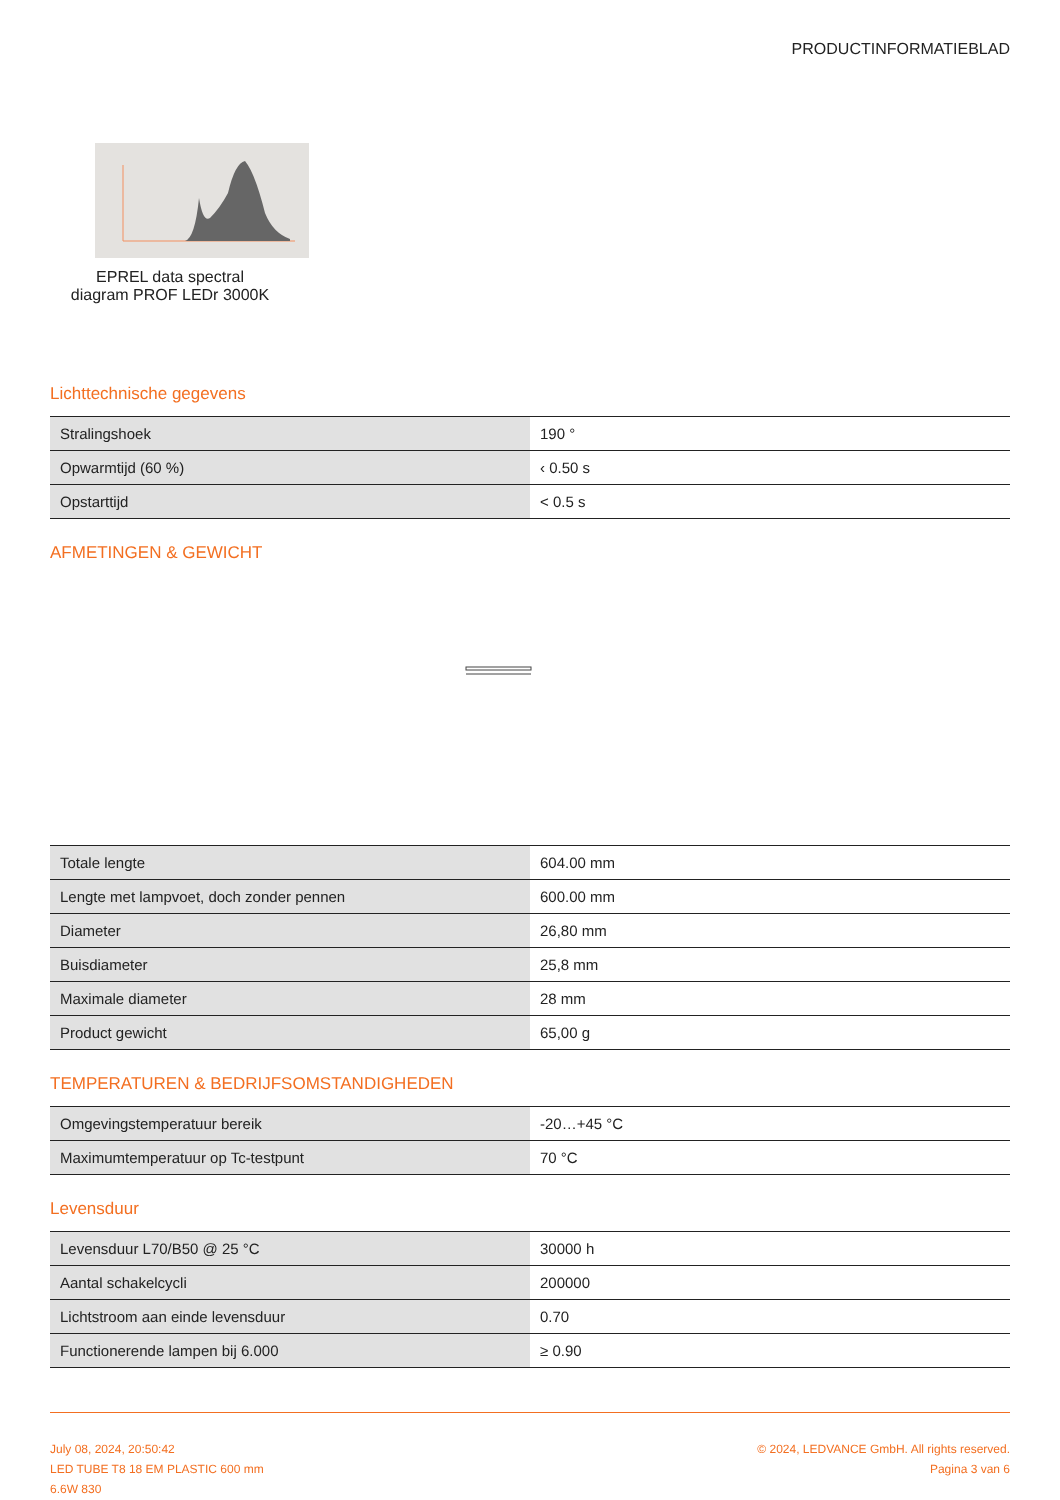PRODUCTINFORMATIEBLAD
EPREL data spectral diagram PROF LEDr 3000K
Lichttechnische gegevens
| Stralingshoek | 190 ° |
| Opwarmtijd (60 %) | ‹ 0.50 s |
| Opstarttijd | < 0.5 s |
AFMETINGEN & GEWICHT
| Totale lengte | 604.00 mm |
| Lengte met lampvoet, doch zonder pennen | 600.00 mm |
| Diameter | 26,80 mm |
| Buisdiameter | 25,8 mm |
| Maximale diameter | 28 mm |
| Product gewicht | 65,00 g |
TEMPERATUREN & BEDRIJFSOMSTANDIGHEDEN
| Omgevingstemperatuur bereik | -20…+45 °C |
| Maximumtemperatuur op Tc-testpunt | 70 °C |
Levensduur
| Levensduur L70/B50 @ 25 °C | 30000 h |
| Aantal schakelcycli | 200000 |
| Lichtstroom aan einde levensduur | 0.70 |
| Functionerende lampen bij 6.000 | ≥ 0.90 |
July 08, 2024, 20:50:42
LED TUBE T8 18 EM PLASTIC 600 mm
6.6W 830
© 2024, LEDVANCE GmbH. All rights reserved.
Pagina 3 van 6